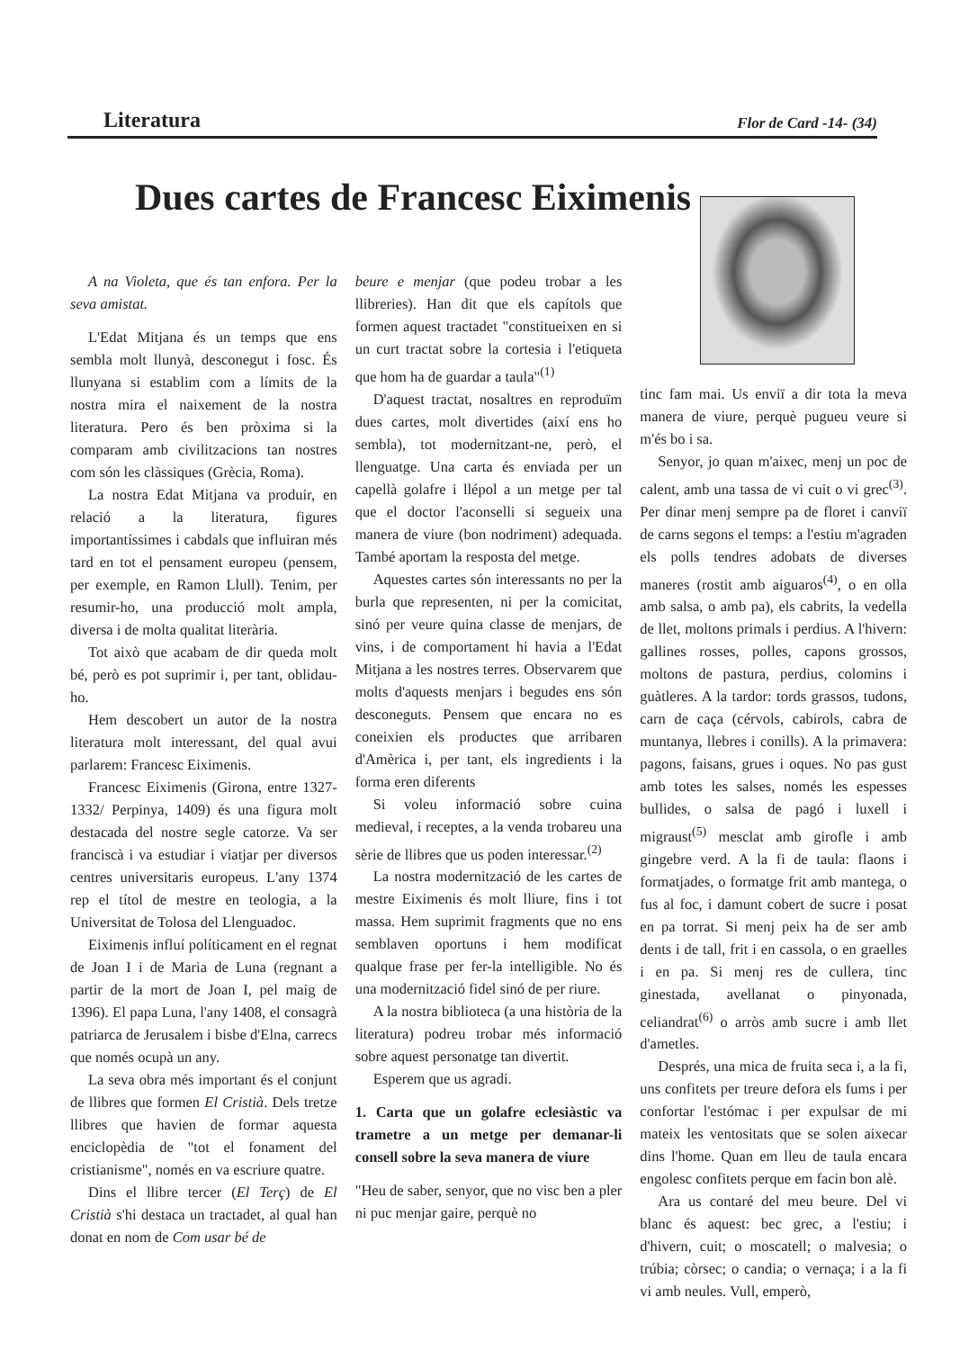Literatura Flor de Card -14- (34)
Dues cartes de Francesc Eiximenis
A na Violeta, que és tan enfora. Per la seva amistat.
L'Edat Mitjana és un temps que ens sembla molt llunyà, desconegut i fosc. És llunyana si establim com a límits de la nostra mira el naixement de la nostra literatura. Pero és ben pròxima si la comparam amb civilitzacions tan nostres com són les clàssiques (Grècia, Roma).
La nostra Edat Mitjana va produir, en relació a la literatura, figures importantíssimes i cabdals que influiran més tard en tot el pensament europeu (pensem, per exemple, en Ramon Llull). Tenim, per resumir-ho, una producció molt ampla, diversa i de molta qualitat literària.
Tot això que acabam de dir queda molt bé, però es pot suprimir i, per tant, oblidau-ho.
Hem descobert un autor de la nostra literatura molt interessant, del qual avui parlarem: Francesc Eiximenis.
Francesc Eiximenis (Girona, entre 1327-1332/ Perpinya, 1409) és una figura molt destacada del nostre segle catorze. Va ser franciscà i va estudiar i viatjar per diversos centres universitaris europeus. L'any 1374 rep el títol de mestre en teologia, a la Universitat de Tolosa del Llenguadoc.
Eiximenis influí políticament en el regnat de Joan I i de Maria de Luna (regnant a partir de la mort de Joan I, pel maig de 1396). El papa Luna, l'any 1408, el consagrà patriarca de Jerusalem i bisbe d'Elna, carrecs que només ocupà un any.
La seva obra més important és el conjunt de llibres que formen El Cristià. Dels tretze llibres que havien de formar aquesta enciclopèdia de "tot el fonament del cristianisme", només en va escriure quatre.
Dins el llibre tercer (El Terç) de El Cristià s'hi destaca un tractadet, al qual han donat en nom de Com usar bé de
beure e menjar (que podeu trobar a les llibreries). Han dit que els capítols que formen aquest tractadet "constitueixen en si un curt tractat sobre la cortesia i l'etiqueta que hom ha de guardar a taula"<sup>(1)</sup>
D'aquest tractat, nosaltres en reproduïm dues cartes, molt divertides (així ens ho sembla), tot modernitzant-ne, però, el llenguatge. Una carta és enviada per un capellà golafre i llépol a un metge per tal que el doctor l'aconselli si segueix una manera de viure (bon nodriment) adequada. També aportam la resposta del metge.
Aquestes cartes són interessants no per la burla que representen, ni per la comicitat, sinó per veure quina classe de menjars, de vins, i de comportament hi havia a l'Edat Mitjana a les nostres terres. Observarem que molts d'aquests menjars i begudes ens són desconeguts. Pensem que encara no es coneixien els productes que arribaren d'Amèrica i, per tant, els ingredients i la forma eren diferents
Si voleu informació sobre cuina medieval, i receptes, a la venda trobareu una sèrie de llibres que us poden interessar.<sup>(2)</sup>
La nostra modernització de les cartes de mestre Eiximenis és molt lliure, fins i tot massa. Hem suprimit fragments que no ens semblaven oportuns i hem modificat qualque frase per fer-la intelligible. No és una modernització fidel sinó de per riure.
A la nostra biblioteca (a una història de la literatura) podreu trobar més informació sobre aquest personatge tan divertit.
Esperem que us agradi.
1. Carta que un golafre eclesiàstic va trametre a un metge per demanar-li consell sobre la seva manera de viure
"Heu de saber, senyor, que no visc ben a pler ni puc menjar gaire, perquè no
tinc fam mai. Us enviï a dir tota la meva manera de viure, perquè pugueu veure si m'és bo i sa.
Senyor, jo quan m'aixec, menj un poc de calent, amb una tassa de vi cuit o vi grec<sup>(3)</sup>. Per dinar menj sempre pa de floret i canviï de carns segons el temps: a l'estiu m'agraden els polls tendres adobats de diverses maneres (rostit amb aiguaros<sup>(4)</sup>, o en olla amb salsa, o amb pa), els cabrits, la vedella de llet, moltons primals i perdius. A l'hivern: gallines rosses, polles, capons grossos, moltons de pastura, perdius, colomins i guàtleres. A la tardor: tords grassos, tudons, carn de caça (cérvols, cabirols, cabra de muntanya, llebres i conills). A la primavera: pagons, faisans, grues i oques. No pas gust amb totes les salses, només les espesses bullides, o salsa de pagó i luxell i migraust<sup>(5)</sup> mesclat amb girofle i amb gingebre verd. A la fi de taula: flaons i formatjades, o formatge frit amb mantega, o fus al foc, i damunt cobert de sucre i posat en pa torrat. Si menj peix ha de ser amb dents i de tall, frit i en cassola, o en graelles i en pa. Si menj res de cullera, tinc ginestada, avellanat o pinyonada, celiandrat<sup>(6)</sup> o arròs amb sucre i amb llet d'ametles.
Després, una mica de fruita seca i, a la fi, uns confitets per treure defora els fums i per confortar l'estómac i per expulsar de mi mateix les ventositats que se solen aixecar dins l'home. Quan em lleu de taula encara engolesc confitets perque em facin bon alè.
Ara us contaré del meu beure. Del vi blanc és aquest: bec grec, a l'estiu; i d'hivern, cuit; o moscatell; o malvesia; o trúbia; còrsec; o candia; o vernaça; i a la fi vi amb neules. Vull, emperò,